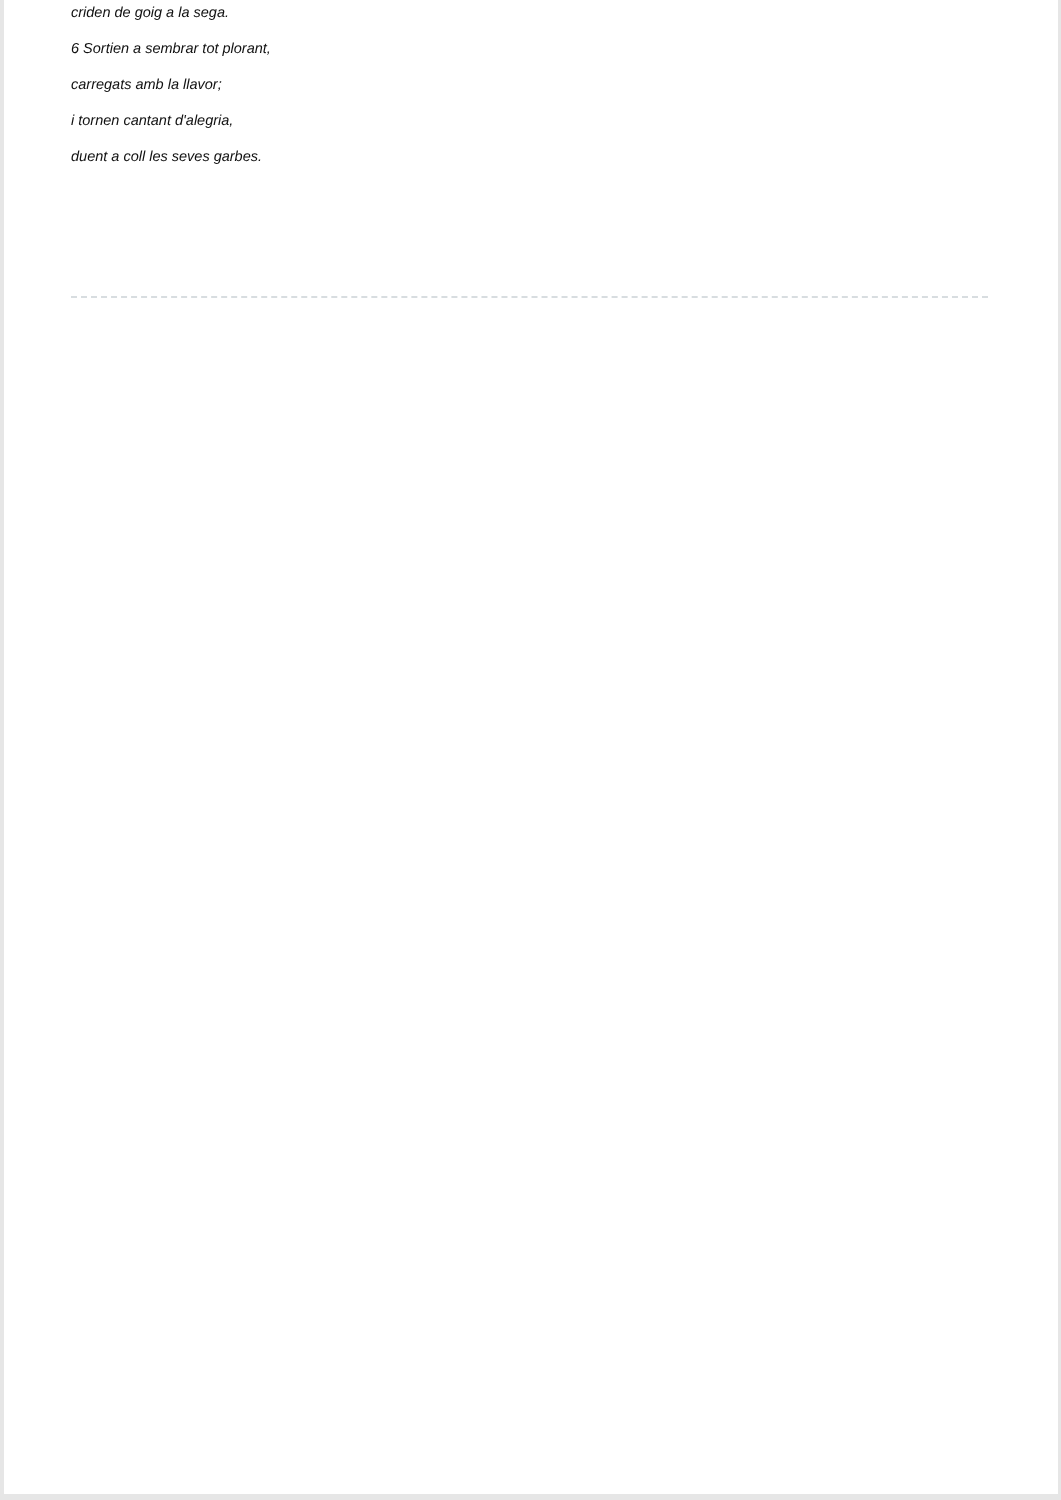criden de goig a la sega.
6 Sortien a sembrar tot plorant,
carregats amb la llavor;
i tornen cantant d'alegria,
duent a coll les seves garbes.